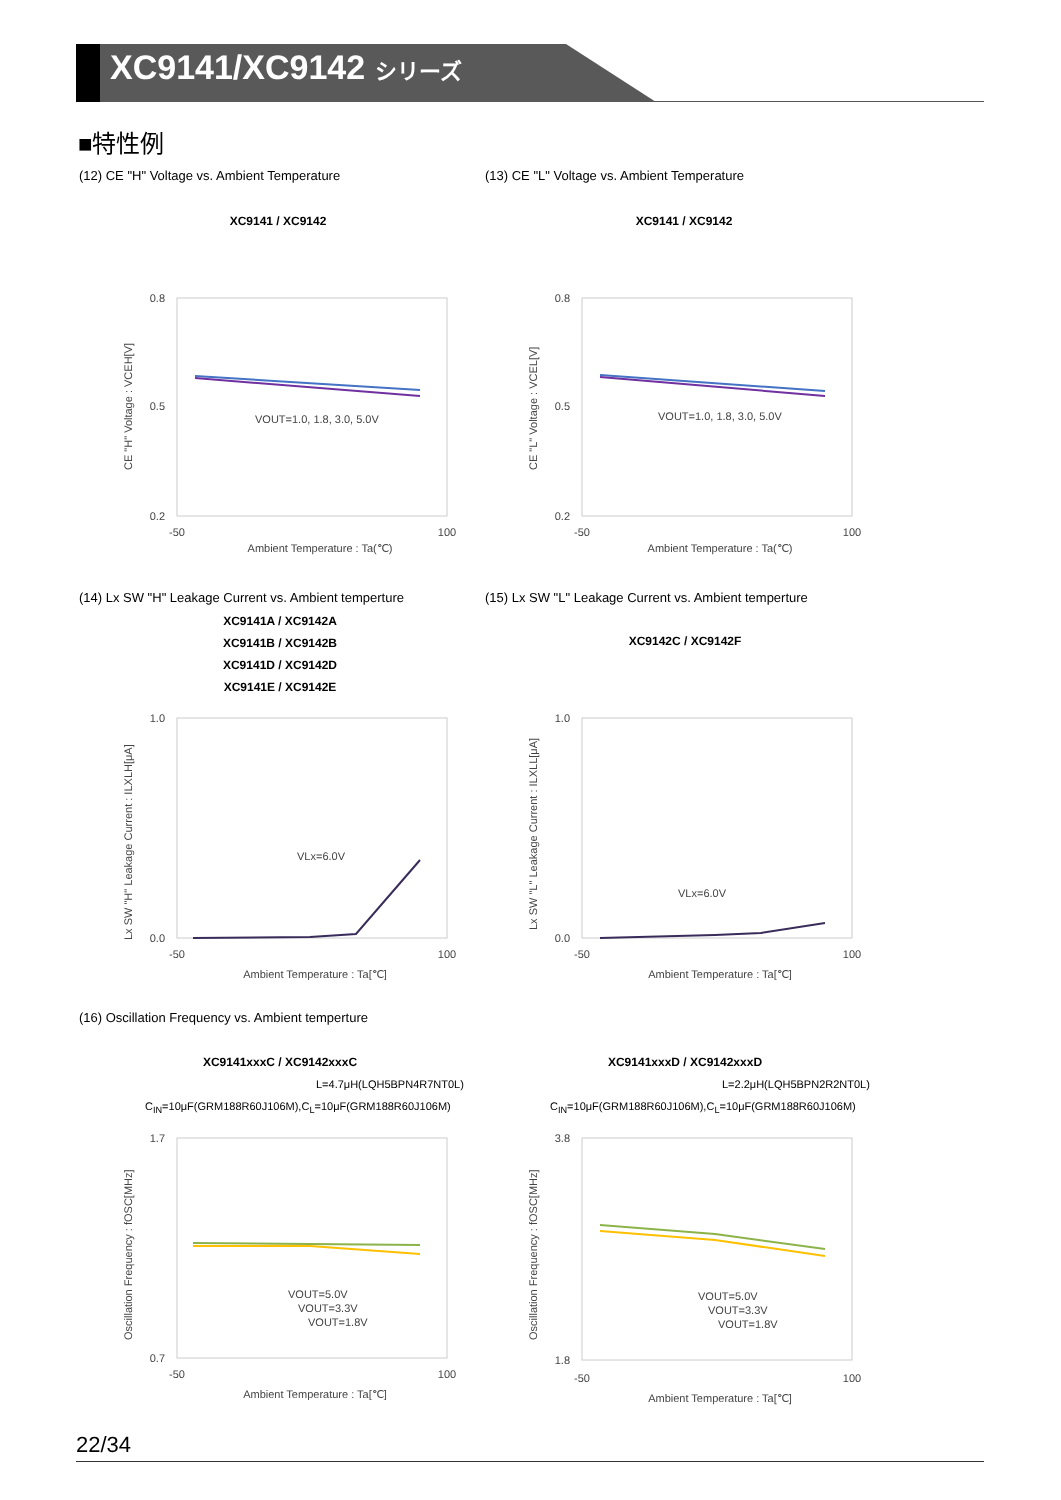XC9141/XC9142 シリーズ
■特性例
(12) CE "H" Voltage vs. Ambient Temperature
(13) CE "L" Voltage vs. Ambient Temperature
XC9141 / XC9142 XC9141 / XC9142
0.8
0.2
0.5
VOUT=1.0, 1.8, 3.0, 5.0V
-50
100
Ambient Temperature : Ta(℃)
CE "H" Voltage : VCEH[V]
0.8
0.2
0.5
VOUT=1.0, 1.8, 3.0, 5.0V
-50
100
Ambient Temperature : Ta(℃)
CE "L" Voltage : VCEL[V]
(14) Lx SW "H" Leakage Current vs. Ambient temperture
(15) Lx SW "L" Leakage Current vs. Ambient temperture
XC9141A / XC9142A
XC9141B / XC9142B
XC9141D / XC9142D
XC9141E / XC9142E
XC9142C / XC9142F
1.0
0.0
VLx=6.0V
-50
100
Ambient Temperature : Ta[℃]
Lx SW "H" Leakage Current : ILXLH[μA]
1.0
0.0
VLx=6.0V
-50
100
Ambient Temperature : Ta[℃]
Lx SW "L" Leakage Current : ILXLL[μA]
(16) Oscillation Frequency vs. Ambient temperture
XC9141xxxC / XC9142xxxC XC9141xxxD / XC9142xxxD
L=4.7μH(LQH5BPN4R7NT0L) L=2.2μH(LQH5BPN2R2NT0L)
C<sub>IN</sub>=10μF(GRM188R60J106M),C<sub>L</sub>=10μF(GRM188R60J106M)
C<sub>IN</sub>=10μF(GRM188R60J106M),C<sub>L</sub>=10μF(GRM188R60J106M)
1.7
0.7
VOUT=5.0V
VOUT=3.3V
VOUT=1.8V
-50
100
Ambient Temperature : Ta[℃]
Oscillation Frequency : fOSC[MHz]
3.8
1.8
VOUT=5.0V
VOUT=3.3V
VOUT=1.8V
-50
100
Ambient Temperature : Ta[℃]
Oscillation Frequency : fOSC[MHz]
22/34